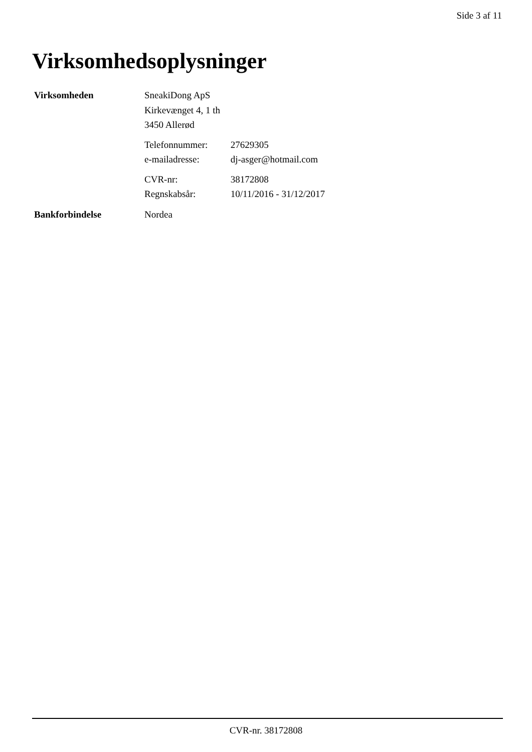Side 3 af 11
Virksomhedsoplysninger
Virksomheden
SneakiDong ApS
Kirkevænget 4, 1 th
3450 Allerød
Telefonnummer: 27629305
e-mailadresse: dj-asger@hotmail.com
CVR-nr: 38172808
Regnskabsår: 10/11/2016 - 31/12/2017
Bankforbindelse Nordea
CVR-nr. 38172808